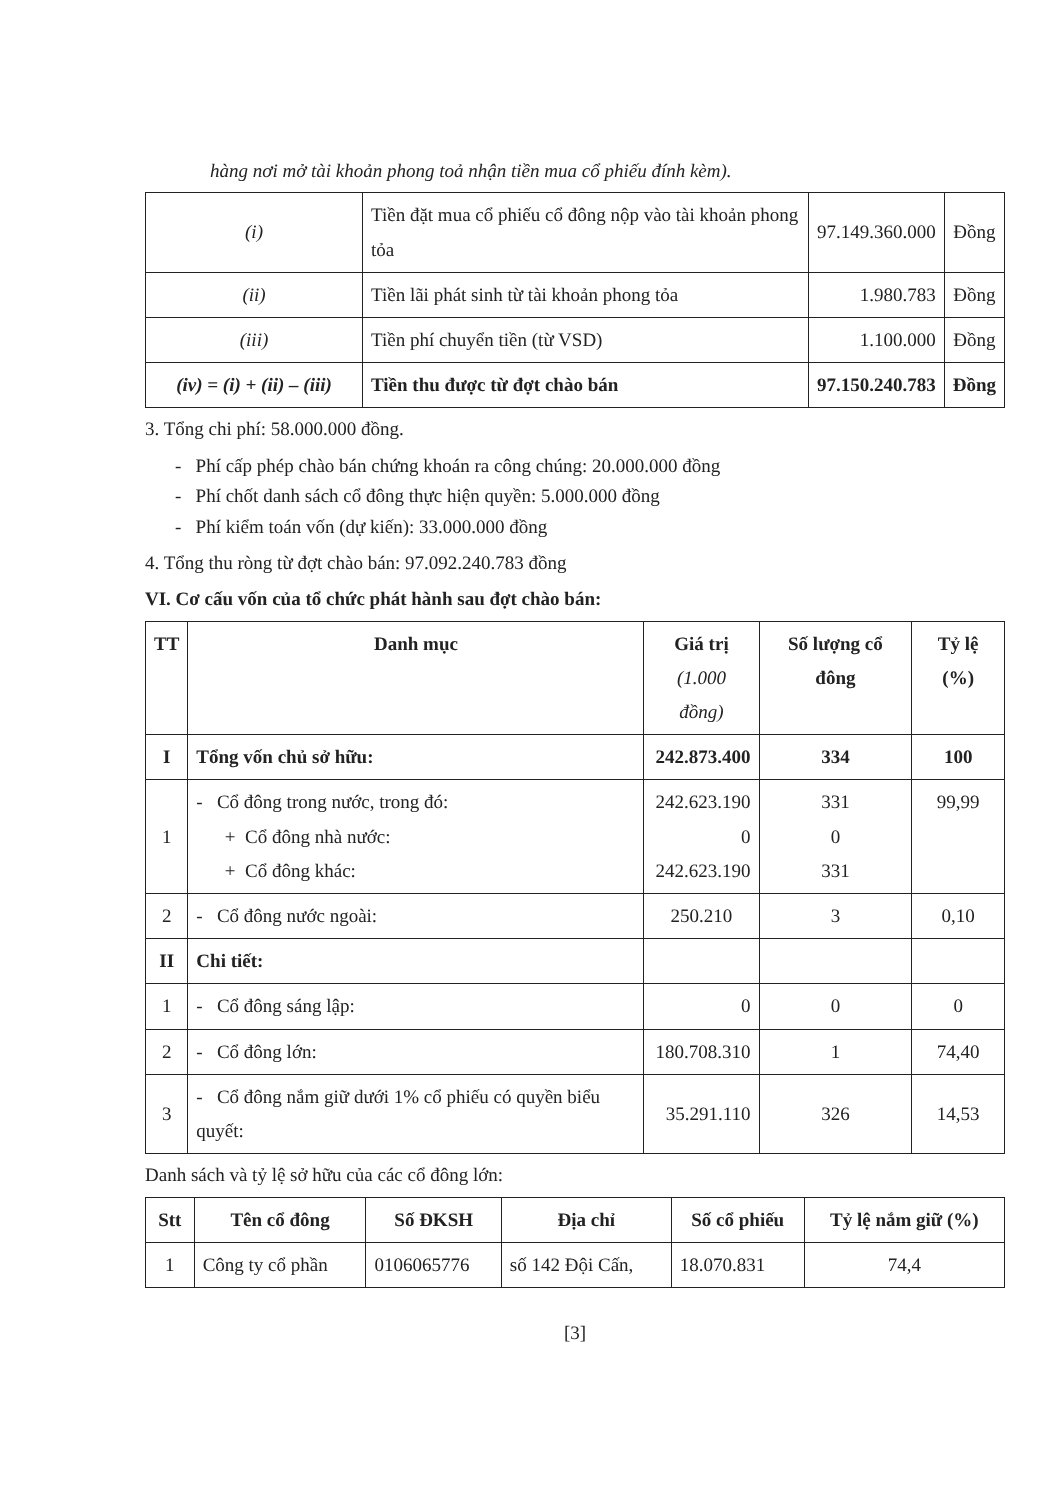hàng nơi mở tài khoản phong toả nhận tiền mua cổ phiếu đính kèm).
| (i) | Tiền đặt mua cổ phiếu cổ đông nộp vào tài khoản phong tỏa | 97.149.360.000 | Đồng |
| (ii) | Tiền lãi phát sinh từ tài khoản phong tỏa | 1.980.783 | Đồng |
| (iii) | Tiền phí chuyển tiền (từ VSD) | 1.100.000 | Đồng |
| (iv) = (i) + (ii) – (iii) | Tiền thu được từ đợt chào bán | 97.150.240.783 | Đồng |
3. Tổng chi phí: 58.000.000 đồng.
- Phí cấp phép chào bán chứng khoán ra công chúng: 20.000.000 đồng
- Phí chốt danh sách cổ đông thực hiện quyền: 5.000.000 đồng
- Phí kiểm toán vốn (dự kiến): 33.000.000 đồng
4. Tổng thu ròng từ đợt chào bán: 97.092.240.783 đồng
VI. Cơ cấu vốn của tổ chức phát hành sau đợt chào bán:
| TT | Danh mục | Giá trị (1.000 đồng) | Số lượng cổ đông | Tỷ lệ (%) |
| --- | --- | --- | --- | --- |
| I | Tổng vốn chủ sở hữu: | 242.873.400 | 334 | 100 |
| 1 | - Cổ đông trong nước, trong đó: + Cổ đông nhà nước: + Cổ đông khác: | 242.623.190 0 242.623.190 | 331 0 331 | 99,99 |
| 2 | - Cổ đông nước ngoài: | 250.210 | 3 | 0,10 |
| II | Chi tiết: | | | |
| 1 | - Cổ đông sáng lập: | 0 | 0 | 0 |
| 2 | - Cổ đông lớn: | 180.708.310 | 1 | 74,40 |
| 3 | - Cổ đông nắm giữ dưới 1% cổ phiếu có quyền biểu quyết: | 35.291.110 | 326 | 14,53 |
Danh sách và tỷ lệ sở hữu của các cổ đông lớn:
| Stt | Tên cổ đông | Số ĐKSH | Địa chỉ | Số cổ phiếu | Tỷ lệ nắm giữ (%) |
| --- | --- | --- | --- | --- | --- |
| 1 | Công ty cổ phần | 0106065776 | số 142 Đội Cấn, | 18.070.831 | 74,4 |
[3]